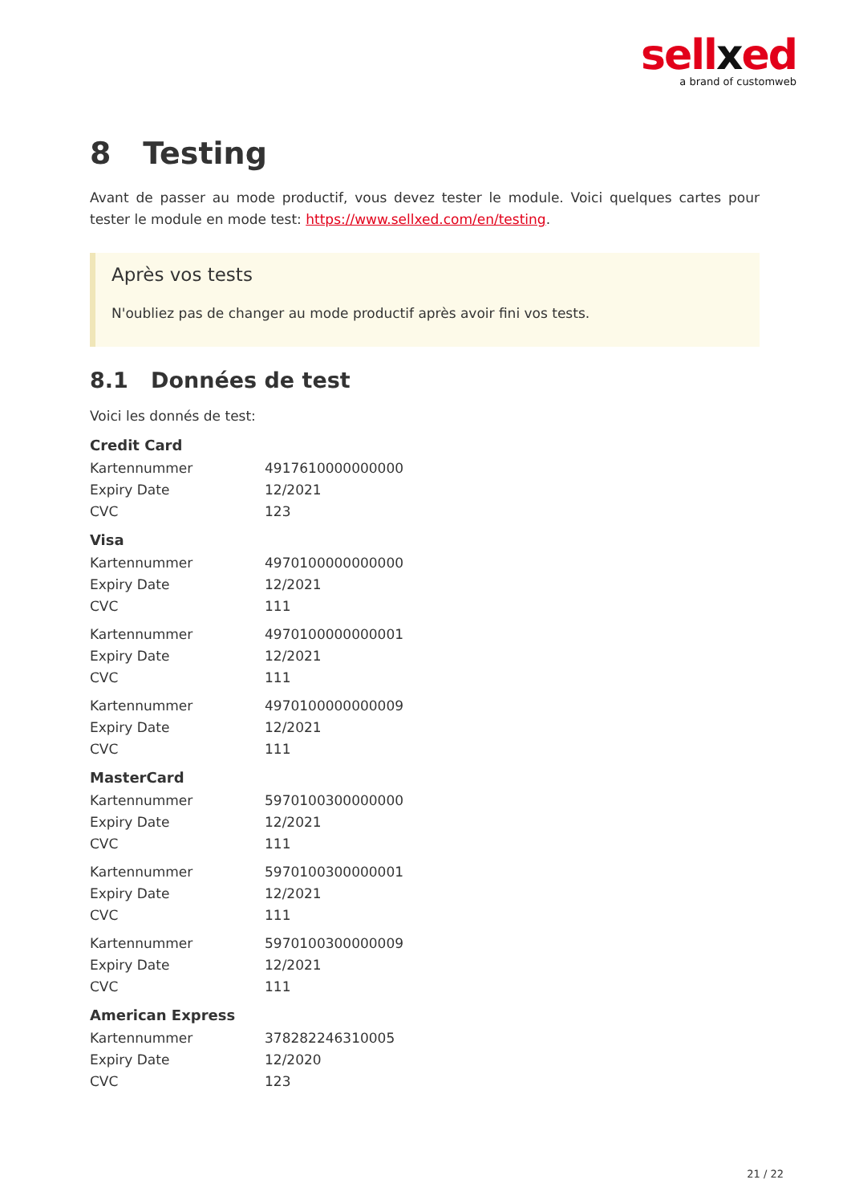sellxed
a brand of customweb
8 Testing
Avant de passer au mode productif, vous devez tester le module. Voici quelques cartes pour tester le module en mode test: https://www.sellxed.com/en/testing.
Après vos tests
N'oubliez pas de changer au mode productif après avoir fini vos tests.
8.1 Données de test
Voici les donnés de test:
Credit Card
| Kartennummer | 4917610000000000 |
| Expiry Date | 12/2021 |
| CVC | 123 |
Visa
| Kartennummer | 4970100000000000 |
| Expiry Date | 12/2021 |
| CVC | 111 |
| Kartennummer | 4970100000000001 |
| Expiry Date | 12/2021 |
| CVC | 111 |
| Kartennummer | 4970100000000009 |
| Expiry Date | 12/2021 |
| CVC | 111 |
MasterCard
| Kartennummer | 5970100300000000 |
| Expiry Date | 12/2021 |
| CVC | 111 |
| Kartennummer | 5970100300000001 |
| Expiry Date | 12/2021 |
| CVC | 111 |
| Kartennummer | 5970100300000009 |
| Expiry Date | 12/2021 |
| CVC | 111 |
American Express
| Kartennummer | 378282246310005 |
| Expiry Date | 12/2020 |
| CVC | 123 |
21 / 22